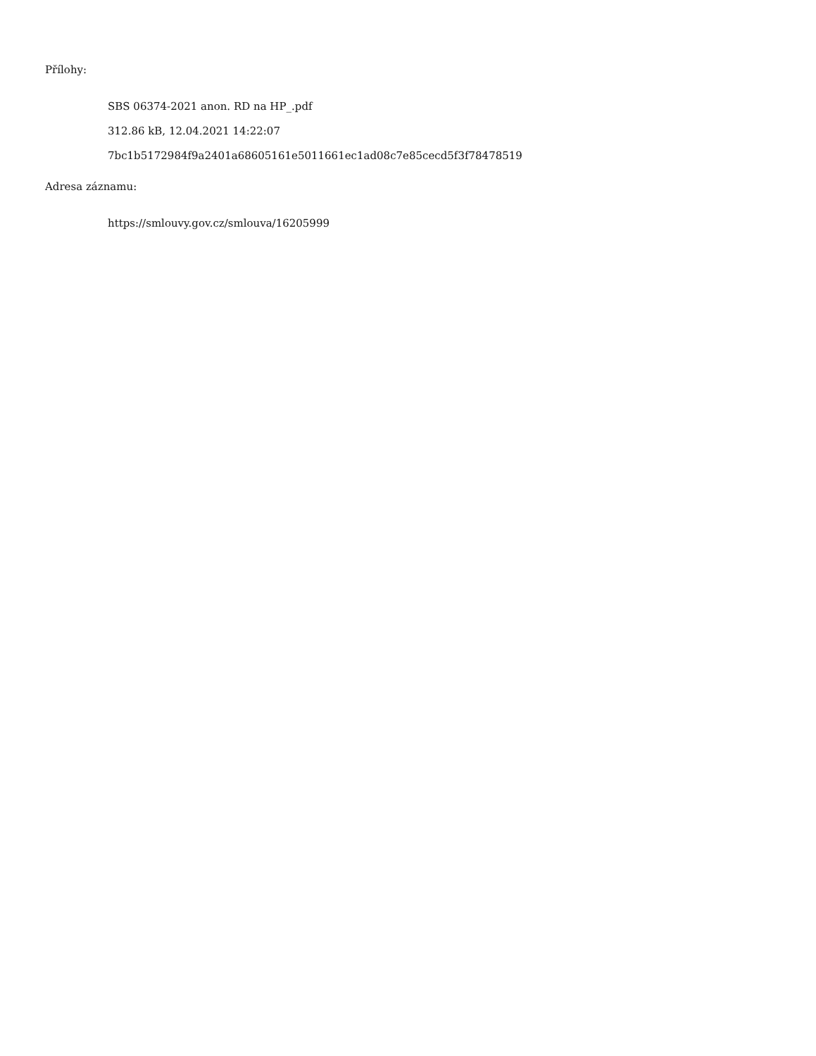Přílohy:
SBS 06374-2021 anon. RD na HP_.pdf
312.86 kB, 12.04.2021 14:22:07
7bc1b5172984f9a2401a68605161e5011661ec1ad08c7e85cecd5f3f78478519
Adresa záznamu:
https://smlouvy.gov.cz/smlouva/16205999